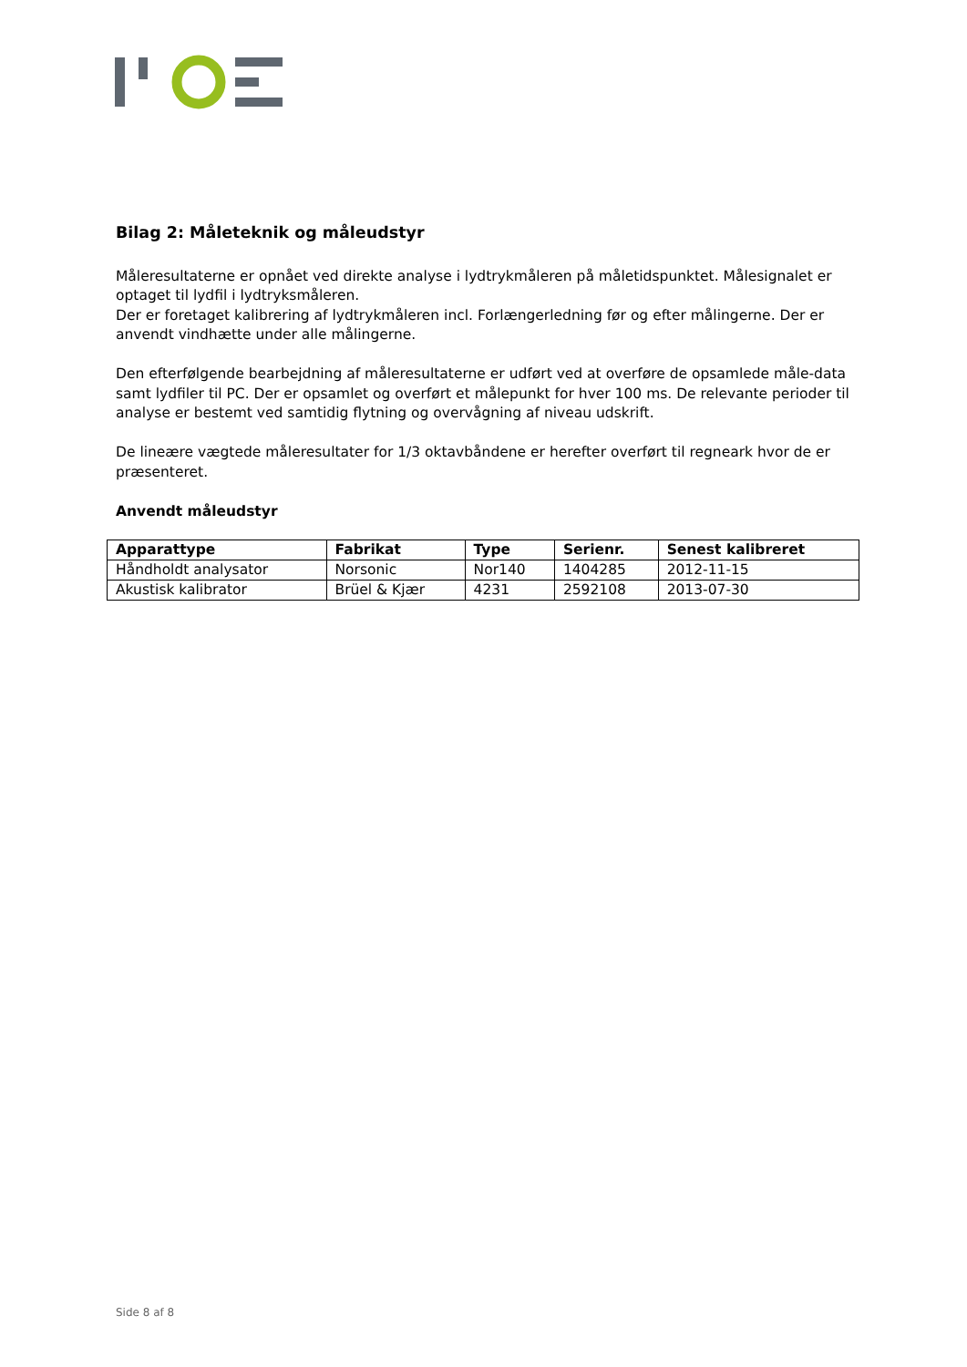Bilag 2: Måleteknik og måleudstyr
Måleresultaterne er opnået ved direkte analyse i lydtrykmåleren på måletidspunktet. Målesignalet er optaget til lydfil i lydtryksmåleren.
Der er foretaget kalibrering af lydtrykmåleren incl. Forlængerledning før og efter målingerne. Der er anvendt vindhætte under alle målingerne.
Den efterfølgende bearbejdning af måleresultaterne er udført ved at overføre de opsamlede måle-data samt lydfiler til PC. Der er opsamlet og overført et målepunkt for hver 100 ms. De relevante perioder til analyse er bestemt ved samtidig flytning og overvågning af niveau udskrift.
De lineære vægtede måleresultater for 1/3 oktavbåndene er herefter overført til regneark hvor de er præsenteret.
Anvendt måleudstyr
| Apparattype | Fabrikat | Type | Serienr. | Senest kalibreret |
| --- | --- | --- | --- | --- |
| Håndholdt analysator | Norsonic | Nor140 | 1404285 | 2012-11-15 |
| Akustisk kalibrator | Brüel & Kjær | 4231 | 2592108 | 2013-07-30 |
Side 8 af 8